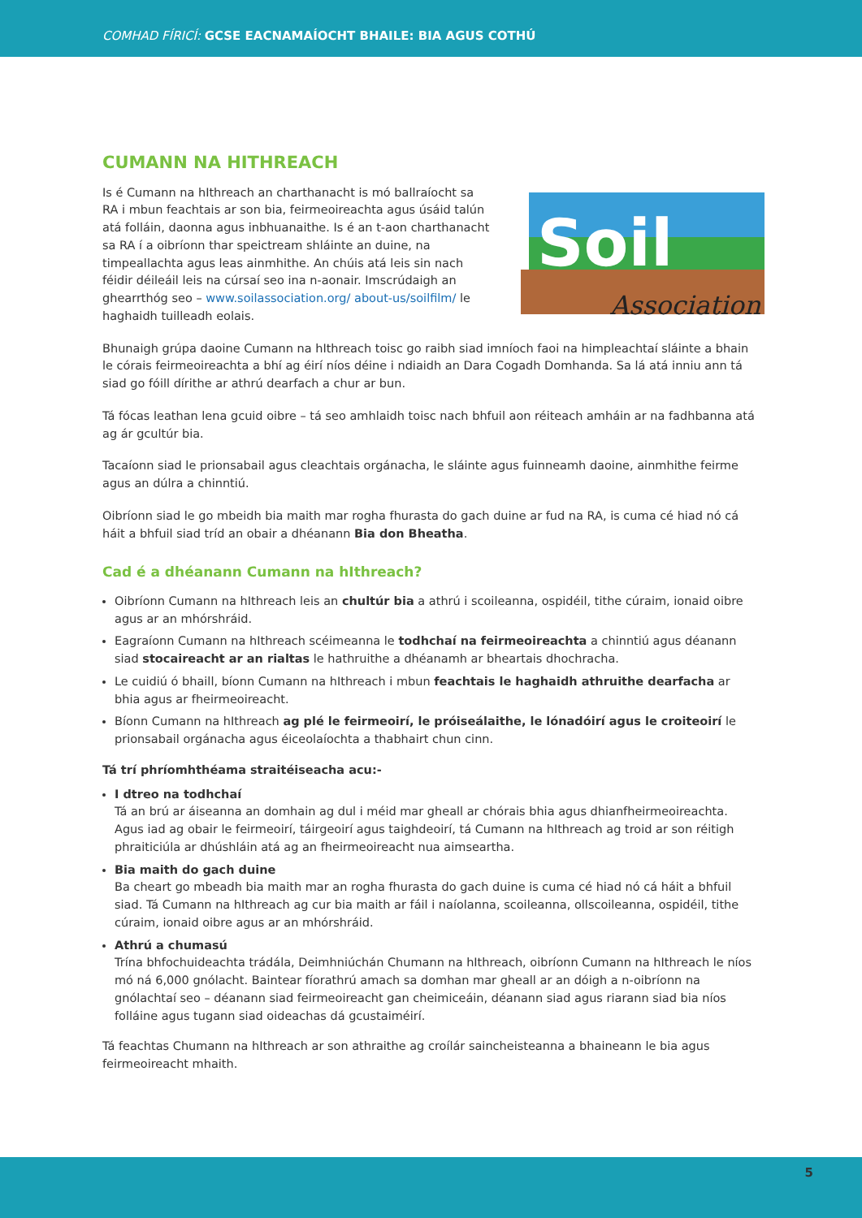COMHAD FÍRICÍ: GCSE EACNAMAÍOCHT BHAILE: BIA AGUS COTHÚ
CUMANN NA HITHREACH
Soil
Association
Is é Cumann na hIthreach an charthanacht is mó ballraíocht sa RA i mbun feachtais ar son bia, feirmeoireachta agus úsáid talún atá folláin, daonna agus inbhuanaithe. Is é an t-aon charthanacht sa RA í a oibríonn thar speictream shláinte an duine, na timpeallachta agus leas ainmhithe. An chúis atá leis sin nach féidir déileáil leis na cúrsaí seo ina n-aonair. Imscrúdaigh an ghearrthóg seo – www.soilassociation.org/ about-us/soilfilm/ le haghaidh tuilleadh eolais.
Bhunaigh grúpa daoine Cumann na hIthreach toisc go raibh siad imníoch faoi na himpleachtaí sláinte a bhain le córais feirmeoireachta a bhí ag éirí níos déine i ndiaidh an Dara Cogadh Domhanda. Sa lá atá inniu ann tá siad go fóill dírithe ar athrú dearfach a chur ar bun.
Tá fócas leathan lena gcuid oibre – tá seo amhlaidh toisc nach bhfuil aon réiteach amháin ar na fadhbanna atá ag ár gcultúr bia.
Tacaíonn siad le prionsabail agus cleachtais orgánacha, le sláinte agus fuinneamh daoine, ainmhithe feirme agus an dúlra a chinntiú.
Oibríonn siad le go mbeidh bia maith mar rogha fhurasta do gach duine ar fud na RA, is cuma cé hiad nó cá háit a bhfuil siad tríd an obair a dhéanann Bia don Bheatha.
Cad é a dhéanann Cumann na hIthreach?
Oibríonn Cumann na hIthreach leis an chultúr bia a athrú i scoileanna, ospidéil, tithe cúraim, ionaid oibre agus ar an mhórshráid.
Eagraíonn Cumann na hIthreach scéimeanna le todhchaí na feirmeoireachta a chinntiú agus déanann siad stocaireacht ar an rialtas le hathruithe a dhéanamh ar bheartais dhochracha.
Le cuidiú ó bhaill, bíonn Cumann na hIthreach i mbun feachtais le haghaidh athruithe dearfacha ar bhia agus ar fheirmeoireacht.
Bíonn Cumann na hIthreach ag plé le feirmeoirí, le próiseálaithe, le lónadóirí agus le croiteoirí le prionsabail orgánacha agus éiceolaíochta a thabhairt chun cinn.
Tá trí phríomhthéama straitéiseacha acu:-
I dtreo na todhchaí
Tá an brú ar áiseanna an domhain ag dul i méid mar gheall ar chórais bhia agus dhianfheirmeoireachta. Agus iad ag obair le feirmeoirí, táirgeoirí agus taighdeoirí, tá Cumann na hIthreach ag troid ar son réitigh phraiticiúla ar dhúshláin atá ag an fheirmeoireacht nua aimseartha.
Bia maith do gach duine
Ba cheart go mbeadh bia maith mar an rogha fhurasta do gach duine is cuma cé hiad nó cá háit a bhfuil siad. Tá Cumann na hIthreach ag cur bia maith ar fáil i naíolanna, scoileanna, ollscoileanna, ospidéil, tithe cúraim, ionaid oibre agus ar an mhórshráid.
Athrú a chumasú
Trína bhfochuideachta trádála, Deimhniúchán Chumann na hIthreach, oibríonn Cumann na hIthreach le níos mó ná 6,000 gnólacht. Baintear fíorathrú amach sa domhan mar gheall ar an dóigh a n-oibríonn na gnólachtaí seo – déanann siad feirmeoireacht gan cheimiceáin, déanann siad agus riarann siad bia níos folláine agus tugann siad oideachas dá gcustaiméirí.
Tá feachtas Chumann na hIthreach ar son athraithe ag croílár saincheisteanna a bhaineann le bia agus feirmeoireacht mhaith.
5